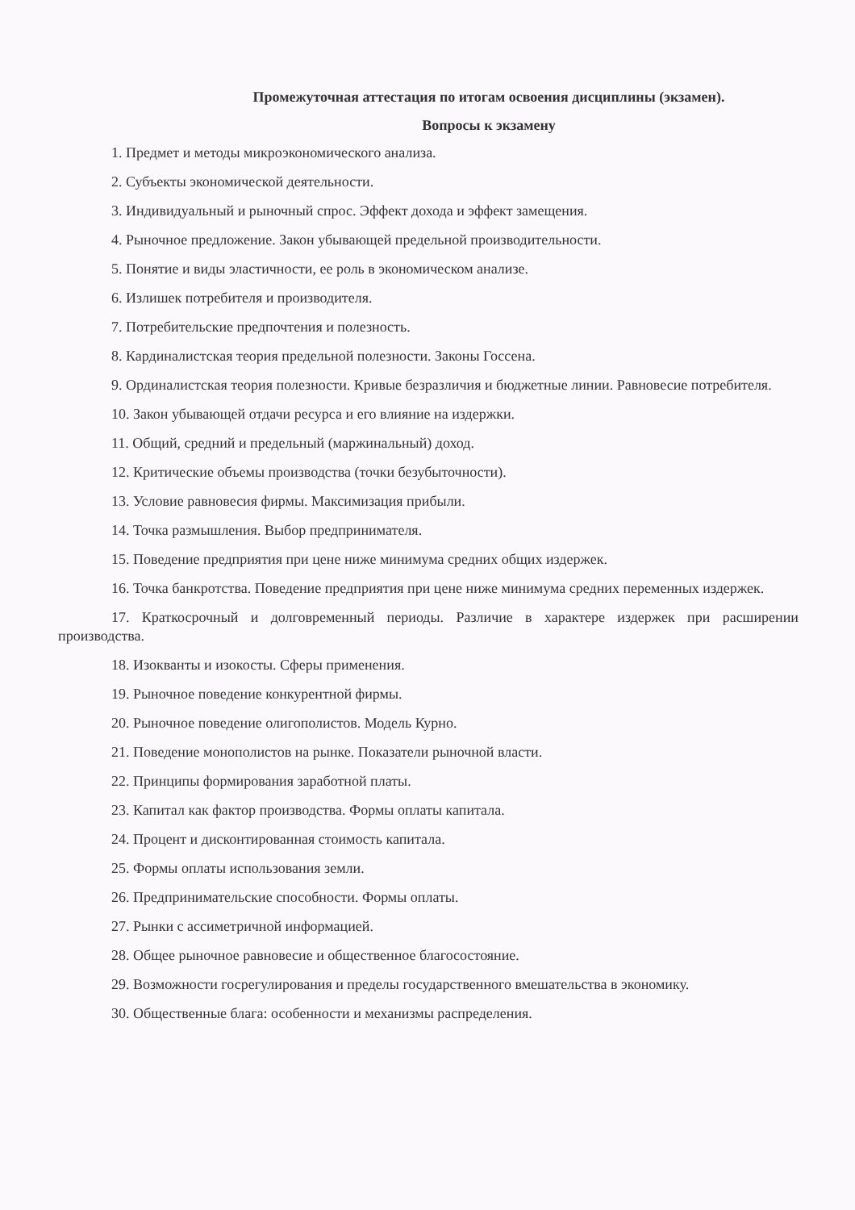Промежуточная аттестация по итогам освоения дисциплины (экзамен).
Вопросы к экзамену
1. Предмет и методы микроэкономического анализа.
2. Субъекты экономической деятельности.
3. Индивидуальный и рыночный спрос. Эффект дохода и эффект замещения.
4. Рыночное предложение. Закон убывающей предельной производительности.
5. Понятие и виды эластичности, ее роль в экономическом анализе.
6. Излишек потребителя и производителя.
7. Потребительские предпочтения и полезность.
8. Кардиналистская теория предельной полезности. Законы Госсена.
9. Ординалистская теория полезности. Кривые безразличия и бюджетные линии. Равновесие потребителя.
10. Закон убывающей отдачи ресурса и его влияние на издержки.
11. Общий, средний и предельный (маржинальный) доход.
12. Критические объемы производства (точки безубыточности).
13. Условие равновесия фирмы. Максимизация прибыли.
14. Точка размышления. Выбор предпринимателя.
15. Поведение предприятия при цене ниже минимума средних общих издержек.
16. Точка банкротства. Поведение предприятия при цене ниже минимума средних переменных издержек.
17. Краткосрочный и долговременный периоды. Различие в характере издержек при расширении производства.
18. Изокванты и изокосты. Сферы применения.
19. Рыночное поведение конкурентной фирмы.
20. Рыночное поведение олигополистов. Модель Курно.
21. Поведение монополистов на рынке. Показатели рыночной власти.
22. Принципы формирования заработной платы.
23. Капитал как фактор производства. Формы оплаты капитала.
24. Процент и дисконтированная стоимость капитала.
25. Формы оплаты использования земли.
26. Предпринимательские способности. Формы оплаты.
27. Рынки с ассиметричной информацией.
28. Общее рыночное равновесие и общественное благосостояние.
29. Возможности госрегулирования и пределы государственного вмешательства в экономику.
30. Общественные блага: особенности и механизмы распределения.